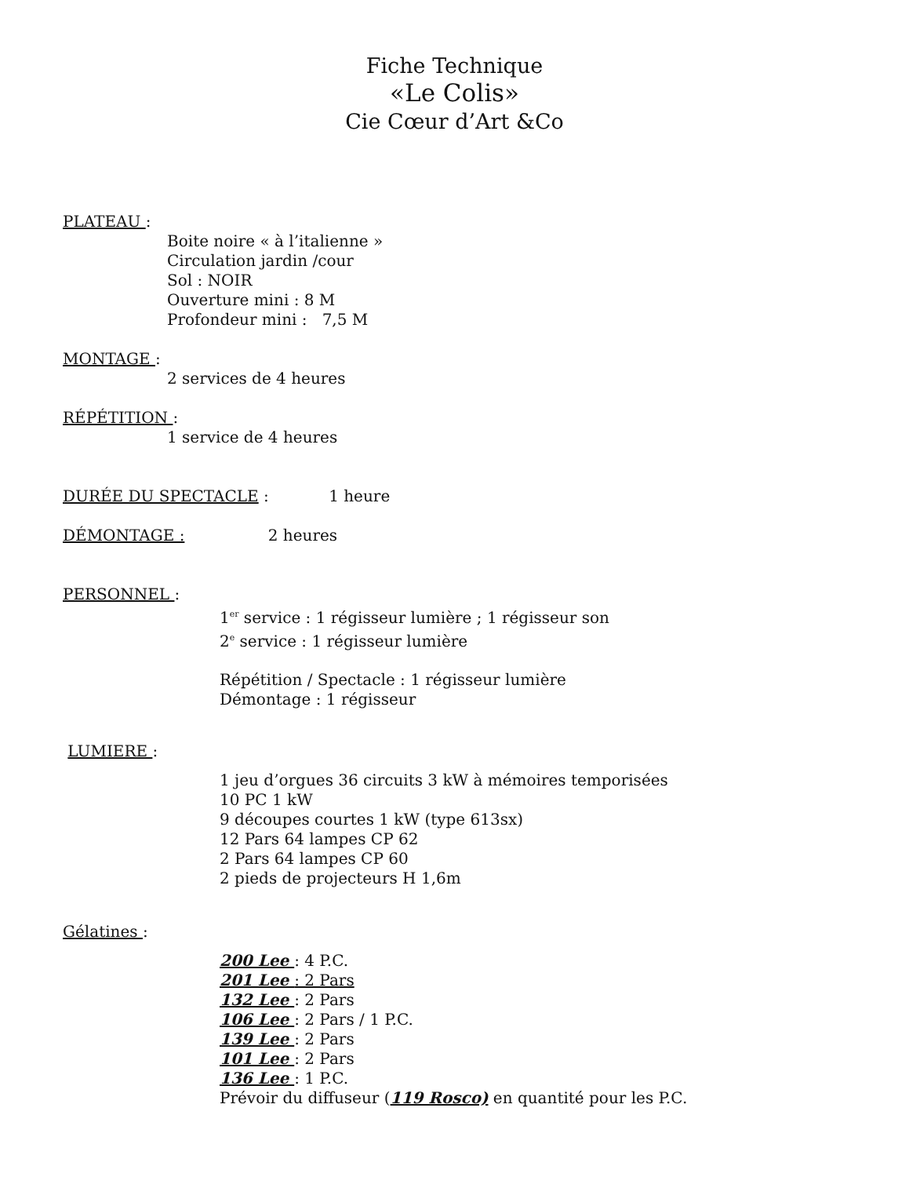Fiche Technique
«Le Colis»
Cie Cœur d’Art &Co
PLATEAU :
Boite noire « à l’italienne »
Circulation jardin /cour
Sol : NOIR
Ouverture mini : 8 M
Profondeur mini : 7,5 M
MONTAGE :
2 services de 4 heures
RÉPÉTITION :
1 service de 4 heures
DURÉE DU SPECTACLE : 1 heure
DÉMONTAGE : 2 heures
PERSONNEL :
1<sup>er</sup> service : 1 régisseur lumière ; 1 régisseur son
2<sup>e</sup> service : 1 régisseur lumière
Répétition / Spectacle : 1 régisseur lumière
Démontage : 1 régisseur
LUMIERE :
1 jeu d’orgues 36 circuits 3 kW à mémoires temporisées
10 PC 1 kW
9 découpes courtes 1 kW (type 613sx)
12 Pars 64 lampes CP 62
2 Pars 64 lampes CP 60
2 pieds de projecteurs H 1,6m
Gélatines :
200 Lee : 4 P.C.
201 Lee : 2 Pars
132 Lee : 2 Pars
106 Lee : 2 Pars / 1 P.C.
139 Lee : 2 Pars
101 Lee : 2 Pars
136 Lee : 1 P.C.
Prévoir du diffuseur (119 Rosco) en quantité pour les P.C.